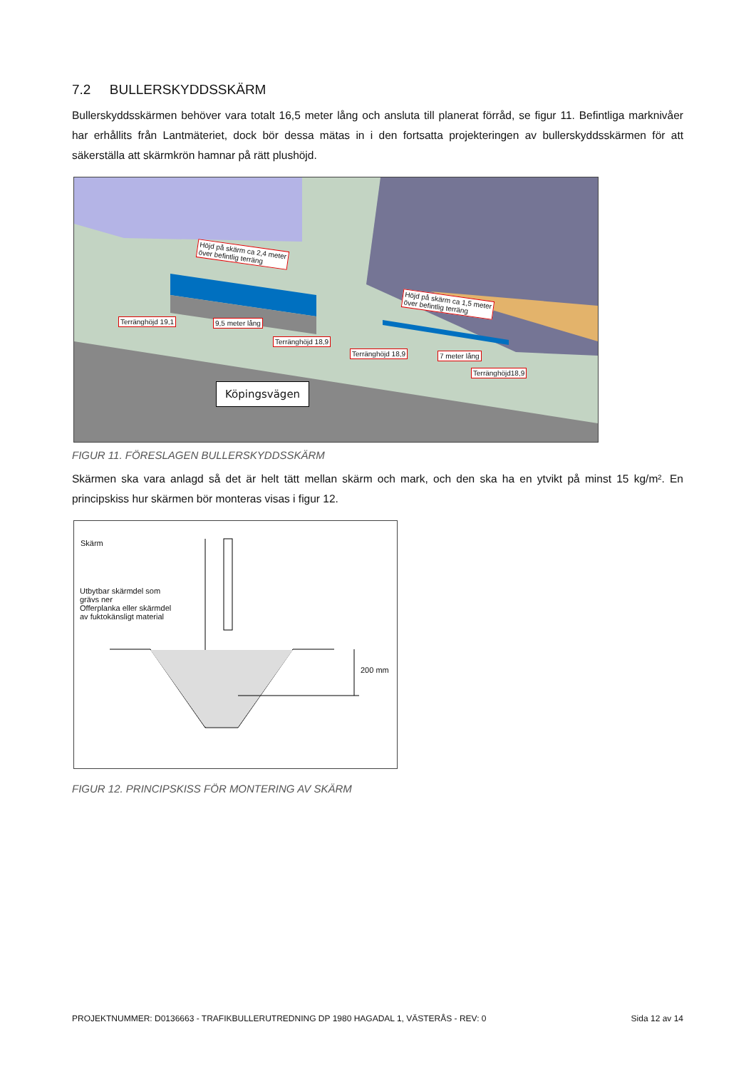7.2 BULLERSKYDDSSKÄRM
Bullerskyddsskärmen behöver vara totalt 16,5 meter lång och ansluta till planerat förråd, se figur 11. Befintliga marknivåer har erhållits från Lantmäteriet, dock bör dessa mätas in i den fortsatta projekteringen av bullerskyddsskärmen för att säkerställa att skärmkrön hamnar på rätt plushöjd.
Höjd på skärm ca 2,4 meter
över befintlig terräng
Höjd på skärm ca 1,5 meter
över befintlig terräng
Terränghöjd 19,1 9,5 meter lång
Terränghöjd 18,9
Terränghöjd 18,9 7 meter lång
Terränghöjd18,9
Köpingsvägen
FIGUR 11. FÖRESLAGEN BULLERSKYDDSSKÄRM
Skärmen ska vara anlagd så det är helt tätt mellan skärm och mark, och den ska ha en ytvikt på minst 15 kg/m². En principskiss hur skärmen bör monteras visas i figur 12.
Skärm
Utbytbar skärmdel som
grävs ner
Offerplanka eller skärmdel
av fuktokänsligt material
200 mm
FIGUR 12. PRINCIPSKISS FÖR MONTERING AV SKÄRM
PROJEKTNUMMER: D0136663 - TRAFIKBULLERUTREDNING DP 1980 HAGADAL 1, VÄSTERÅS - REV: 0 Sida 12 av 14